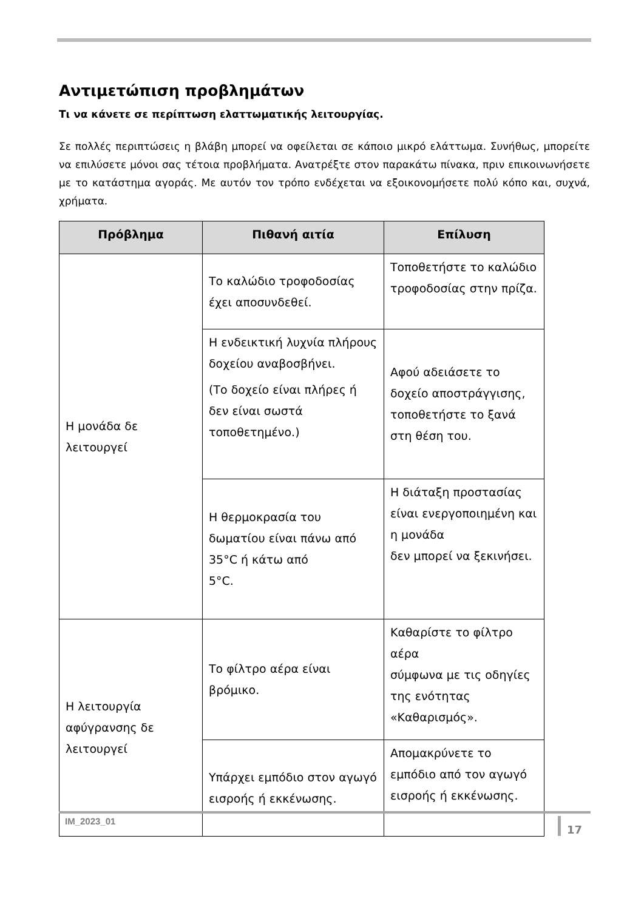Αντιμετώπιση προβλημάτων
Τι να κάνετε σε περίπτωση ελαττωματικής λειτουργίας.
Σε πολλές περιπτώσεις η βλάβη μπορεί να οφείλεται σε κάποιο μικρό ελάττωμα. Συνήθως, μπορείτε να επιλύσετε μόνοι σας τέτοια προβλήματα. Ανατρέξτε στον παρακάτω πίνακα, πριν επικοινωνήσετε με το κατάστημα αγοράς. Με αυτόν τον τρόπο ενδέχεται να εξοικονομήσετε πολύ κόπο και, συχνά, χρήματα.
| Πρόβλημα | Πιθανή αιτία | Επίλυση |
| --- | --- | --- |
| Η μονάδα δε λειτουργεί | Το καλώδιο τροφοδοσίας έχει αποσυνδεθεί. | Τοποθετήστε το καλώδιο τροφοδοσίας στην πρίζα. |
| | Η ενδεικτική λυχνία πλήρους δοχείου αναβοσβήνει. (Το δοχείο είναι πλήρες ή δεν είναι σωστά τοποθετημένο.) | Αφού αδειάσετε το δοχείο αποστράγγισης, τοποθετήστε το ξανά στη θέση του. |
| | Η θερμοκρασία του δωματίου είναι πάνω από 35°C ή κάτω από 5°C. | Η διάταξη προστασίας είναι ενεργοποιημένη και η μονάδα δεν μπορεί να ξεκινήσει. |
| Η λειτουργία αφύγρανσης δε λειτουργεί | Το φίλτρο αέρα είναι βρόμικο. | Καθαρίστε το φίλτρο αέρα σύμφωνα με τις οδηγίες της ενότητας «Καθαρισμός». |
| | Υπάρχει εμπόδιο στον αγωγό εισροής ή εκκένωσης. | Απομακρύνετε το εμπόδιο από τον αγωγό εισροής ή εκκένωσης. |
IM_2023_01
17